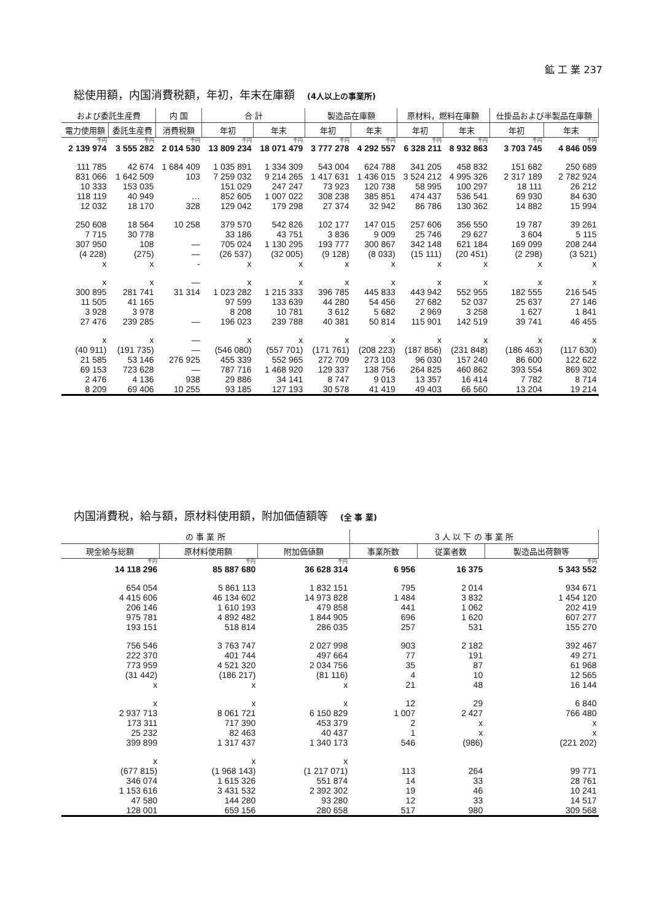鉱 工 業 237
総使用額，内国消費税額，年初，年末在庫額 (4人以上の事業所)
| および委託生産費 | | 内 国 | 合 計 | | 製造品在庫額 | | 原材料，燃料在庫額 | | 仕掛品および半製品在庫額 | |
| --- | --- | --- | --- | --- | --- | --- | --- | --- | --- | --- |
| 電力使用額 | 委託生産費 | 消費税額 | 年初 | 年末 | 年初 | 年末 | 年初 | 年末 | 年初 | 年末 |
| 千円 | 千円 | 千円 | 千円 | 千円 | 千円 | 千円 | 千円 | 千円 | 千円 | 千円 |
| 2 139 974 | 3 555 282 | 2 014 530 | 13 809 234 | 18 071 479 | 3 777 278 | 4 292 557 | 6 328 211 | 8 932 863 | 3 703 745 | 4 846 059 |
| 111 785 | 42 674 | 1 684 409 | 1 035 891 | 1 334 309 | 543 004 | 624 788 | 341 205 | 458 832 | 151 682 | 250 689 |
| 831 066 | 1 642 509 | 103 | 7 259 032 | 9 214 265 | 1 417 631 | 1 436 015 | 3 524 212 | 4 995 326 | 2 317 189 | 2 782 924 |
| 10 333 | 153 035 | | 151 029 | 247 247 | 73 923 | 120 738 | 58 995 | 100 297 | 18 111 | 26 212 |
| 118 119 | 40 949 | … | 852 605 | 1 007 022 | 308 238 | 385 851 | 474 437 | 536 541 | 69 930 | 84 630 |
| 12 032 | 18 170 | 328 | 129 042 | 179 298 | 27 374 | 32 942 | 86 786 | 130 362 | 14 882 | 15 994 |
| 250 608 | 18 564 | 10 258 | 379 570 | 542 826 | 102 177 | 147 015 | 257 606 | 356 550 | 19 787 | 39 261 |
| 7 715 | 30 778 | | 33 186 | 43 751 | 3 836 | 9 009 | 25 746 | 29 627 | 3 604 | 5 115 |
| 307 950 | 108 | — | 705 024 | 1 130 295 | 193 777 | 300 867 | 342 148 | 621 184 | 169 099 | 208 244 |
| (4 228) | (275) | — | (26 537) | (32 005) | (9 128) | (8 033) | (15 111) | (20 451) | (2 298) | (3 521) |
| x | x | - | x | x | x | x | x | x | x | x |
| x | x | — | x | x | x | x | x | x | x | x |
| 300 895 | 281 741 | 31 314 | 1 023 282 | 1 215 333 | 396 785 | 445 833 | 443 942 | 552 955 | 182 555 | 216 545 |
| 11 505 | 41 165 | | 97 599 | 133 639 | 44 280 | 54 456 | 27 682 | 52 037 | 25 637 | 27 146 |
| 3 928 | 3 978 | | 8 208 | 10 781 | 3 612 | 5 682 | 2 969 | 3 258 | 1 627 | 1 841 |
| 27 476 | 239 285 | — | 196 023 | 239 788 | 40 381 | 50 814 | 115 901 | 142 519 | 39 741 | 46 455 |
| x | x | — | x | x | x | x | x | x | x | x |
| (40 911) | (191 735) | — | (546 080) | (557 701) | (171 761) | (208 223) | (187 856) | (231 848) | (186 463) | (117 630) |
| 21 585 | 53 146 | 276 925 | 455 339 | 552 965 | 272 709 | 273 103 | 96 030 | 157 240 | 86 600 | 122 622 |
| 69 153 | 723 628 | — | 787 716 | 1 468 920 | 129 337 | 138 756 | 264 825 | 460 862 | 393 554 | 869 302 |
| 2 476 | 4 136 | 938 | 29 886 | 34 141 | 8 747 | 9 013 | 13 357 | 16 414 | 7 782 | 8 714 |
| 8 209 | 69 406 | 10 255 | 93 185 | 127 193 | 30 578 | 41 419 | 49 403 | 66 560 | 13 204 | 19 214 |
内国消費税，給与額，原材料使用額，附加価値額等 (全 事 業)
| の 事 業 所 | | | 3 人 以 下 の 事 業 所 | | |
| --- | --- | --- | --- | --- | --- |
| 現金給与総額 | 原材料使用額 | 附加価値額 | 事業所数 | 従業者数 | 製造品出荷額等 |
| 千円 | 千円 | 千円 | | | 千円 |
| 14 118 296 | 85 887 680 | 36 628 314 | 6 956 | 16 375 | 5 343 552 |
| 654 054 | 5 861 113 | 1 832 151 | 795 | 2 014 | 934 671 |
| 4 415 606 | 46 134 602 | 14 973 828 | 1 484 | 3 832 | 1 454 120 |
| 206 146 | 1 610 193 | 479 858 | 441 | 1 062 | 202 419 |
| 975 781 | 4 892 482 | 1 844 905 | 696 | 1 620 | 607 277 |
| 193 151 | 518 814 | 286 035 | 257 | 531 | 155 270 |
| 756 546 | 3 763 747 | 2 027 998 | 903 | 2 182 | 392 467 |
| 222 370 | 401 744 | 497 664 | 77 | 191 | 49 271 |
| 773 959 | 4 521 320 | 2 034 756 | 35 | 87 | 61 968 |
| (31 442) | (186 217) | (81 116) | 4 | 10 | 12 565 |
| x | x | x | 21 | 48 | 16 144 |
| x | x | x | 12 | 29 | 6 840 |
| 2 937 713 | 8 061 721 | 6 150 829 | 1 007 | 2 427 | 766 480 |
| 173 311 | 717 390 | 453 379 | 2 | x | x |
| 25 232 | 82 463 | 40 437 | 1 | x | x |
| 399 899 | 1 317 437 | 1 340 173 | 546 | (986) | (221 202) |
| x | x | x | | | |
| (677 815) | (1 968 143) | (1 217 071) | 113 | 264 | 99 771 |
| 346 074 | 1 615 326 | 551 874 | 14 | 33 | 28 761 |
| 1 153 616 | 3 431 532 | 2 392 302 | 19 | 46 | 10 241 |
| 47 580 | 144 280 | 93 280 | 12 | 33 | 14 517 |
| 128 001 | 659 156 | 280 658 | 517 | 980 | 309 568 |